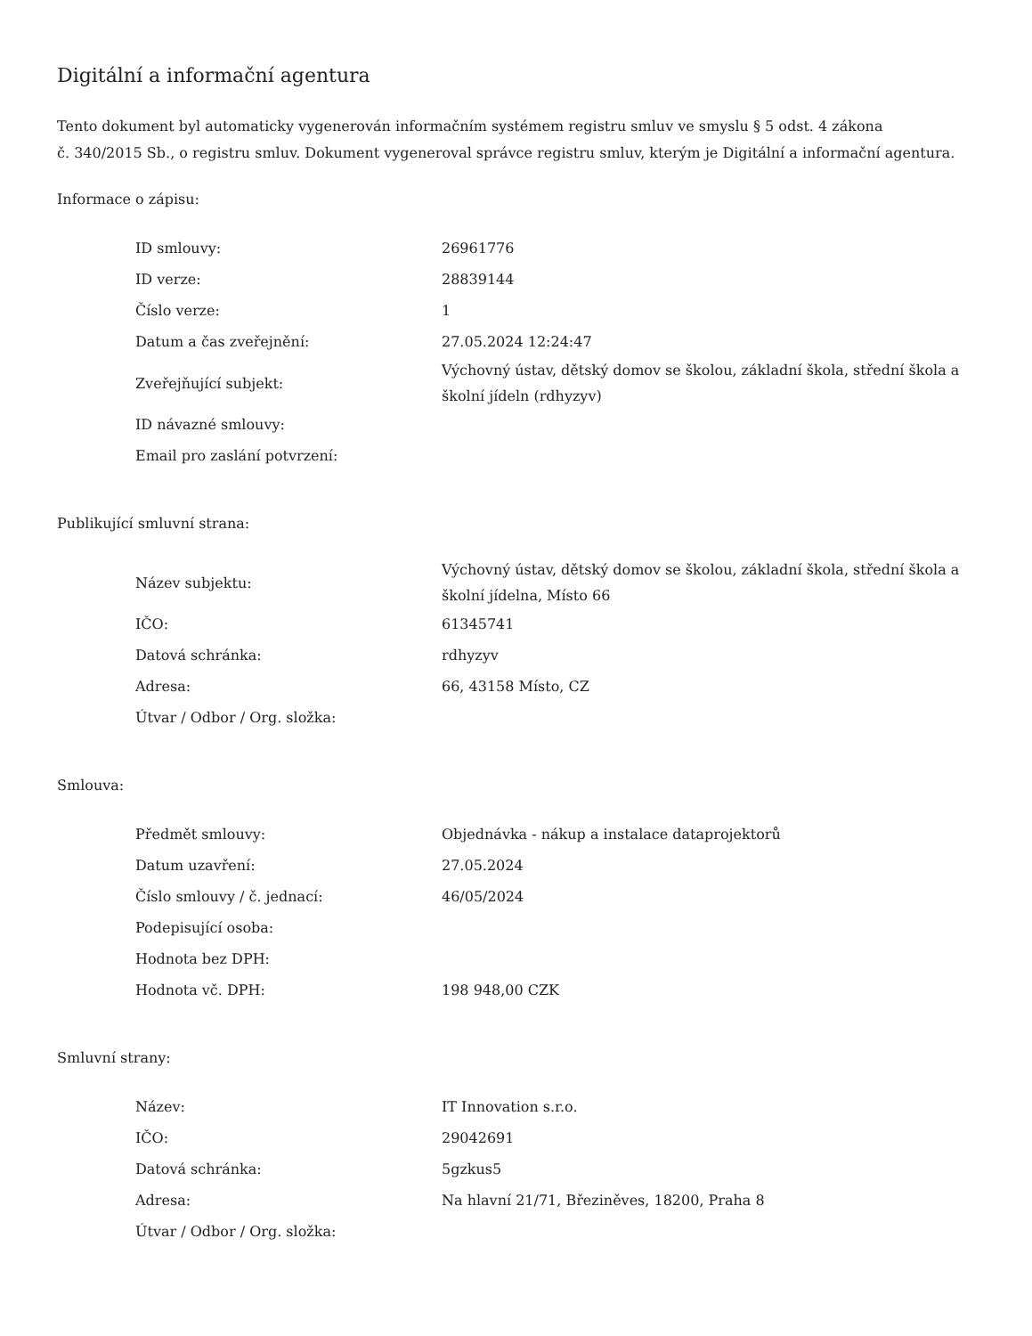Digitální a informační agentura
Tento dokument byl automaticky vygenerován informačním systémem registru smluv ve smyslu § 5 odst. 4 zákona
č. 340/2015 Sb., o registru smluv. Dokument vygeneroval správce registru smluv, kterým je Digitální a informační agentura.
Informace o zápisu:
| ID smlouvy: | 26961776 |
| ID verze: | 28839144 |
| Číslo verze: | 1 |
| Datum a čas zveřejnění: | 27.05.2024 12:24:47 |
| Zveřejňující subjekt: | Výchovný ústav, dětský domov se školou, základní škola, střední škola a školní jídeln (rdhyzyv) |
| ID návazné smlouvy: | |
| Email pro zaslání potvrzení: | |
Publikující smluvní strana:
| Název subjektu: | Výchovný ústav, dětský domov se školou, základní škola, střední škola a školní jídelna, Místo 66 |
| IČO: | 61345741 |
| Datová schránka: | rdhyzyv |
| Adresa: | 66, 43158 Místo, CZ |
| Útvar / Odbor / Org. složka: | |
Smlouva:
| Předmět smlouvy: | Objednávka - nákup a instalace dataprojektorů |
| Datum uzavření: | 27.05.2024 |
| Číslo smlouvy / č. jednací: | 46/05/2024 |
| Podepisující osoba: | |
| Hodnota bez DPH: | |
| Hodnota vč. DPH: | 198 948,00 CZK |
Smluvní strany:
| Název: | IT Innovation s.r.o. |
| IČO: | 29042691 |
| Datová schránka: | 5gzkus5 |
| Adresa: | Na hlavní 21/71, Březiněves, 18200, Praha 8 |
| Útvar / Odbor / Org. složka: | |